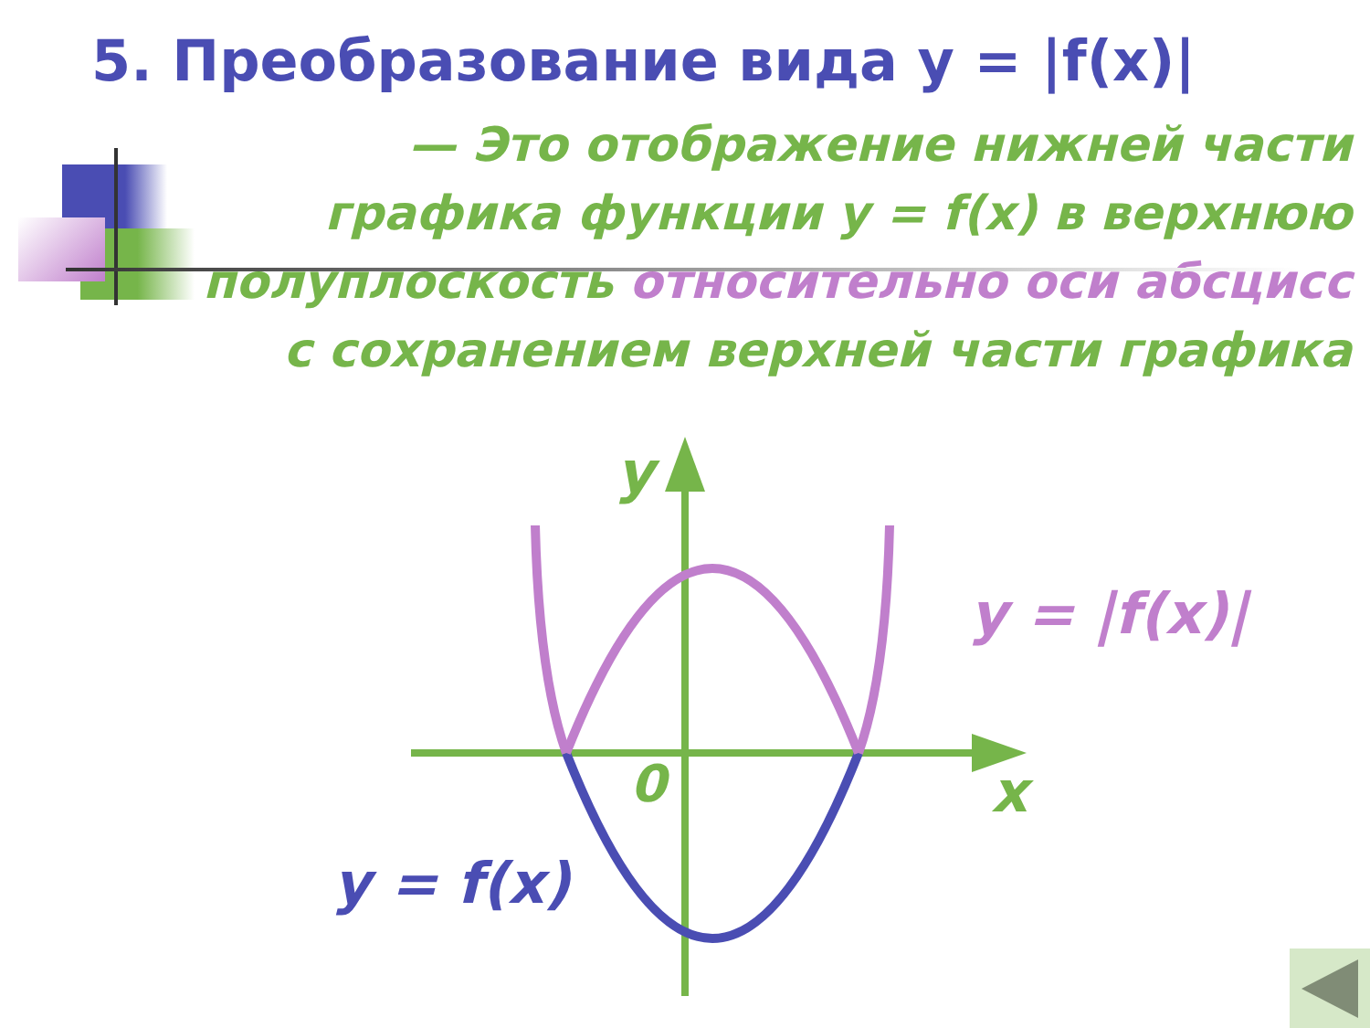5. Преобразование вида y = |f(x)|
— Это отображение нижней части
графика функции y = f(x) в верхнюю
полуплоскость относительно оси абсцисс
с сохранением верхней части графика
y
x
0
y = |f(x)|
y = f(x)